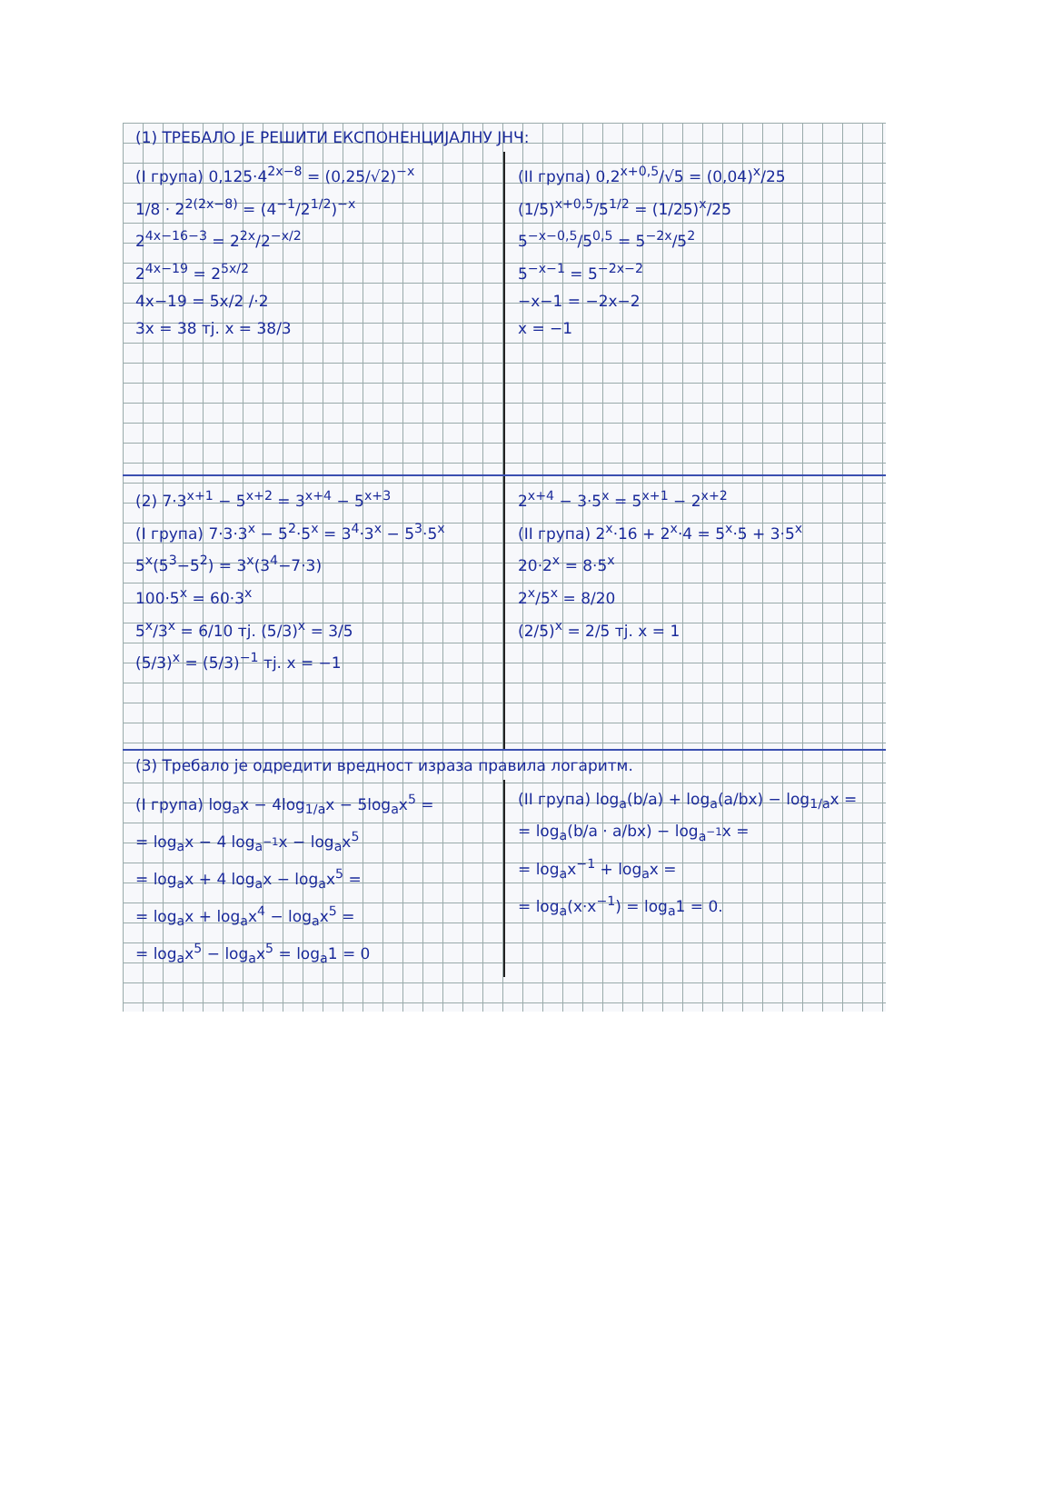(1) ТРЕБАЛО ЈЕ РЕШИТИ ЕКСПОНЕНЦИЈАЛНУ ЈНЧ:
(I група) 0,125·4<sup>2x−8</sup> = (0,25/√2)<sup>−x</sup>
1/8 · 2<sup>2(2x−8)</sup> = (4<sup>−1</sup>/2<sup>1/2</sup>)<sup>−x</sup>
2<sup>4x−16−3</sup> = 2<sup>2x</sup>/2<sup>−x/2</sup>
2<sup>4x−19</sup> = 2<sup>5x/2</sup>
4x−19 = 5x/2 /·2
3x = 38 тј. x = 38/3
(II група) 0,2<sup>x+0,5</sup>/√5 = (0,04)<sup>x</sup>/25
(1/5)<sup>x+0,5</sup>/5<sup>1/2</sup> = (1/25)<sup>x</sup>/25
5<sup>−x−0,5</sup>/5<sup>0,5</sup> = 5<sup>−2x</sup>/5<sup>2</sup>
5<sup>−x−1</sup> = 5<sup>−2x−2</sup>
−x−1 = −2x−2
x = −1
(2) 7·3<sup>x+1</sup> − 5<sup>x+2</sup> = 3<sup>x+4</sup> − 5<sup>x+3</sup>
(I група) 7·3·3<sup>x</sup> − 5<sup>2</sup>·5<sup>x</sup> = 3<sup>4</sup>·3<sup>x</sup> − 5<sup>3</sup>·5<sup>x</sup>
5<sup>x</sup>(5<sup>3</sup>−5<sup>2</sup>) = 3<sup>x</sup>(3<sup>4</sup>−7·3)
100·5<sup>x</sup> = 60·3<sup>x</sup>
5<sup>x</sup>/3<sup>x</sup> = 6/10 тј. (5/3)<sup>x</sup> = 3/5
(5/3)<sup>x</sup> = (5/3)<sup>−1</sup> тј. x = −1
2<sup>x+4</sup> − 3·5<sup>x</sup> = 5<sup>x+1</sup> − 2<sup>x+2</sup>
(II група) 2<sup>x</sup>·16 + 2<sup>x</sup>·4 = 5<sup>x</sup>·5 + 3·5<sup>x</sup>
20·2<sup>x</sup> = 8·5<sup>x</sup>
2<sup>x</sup>/5<sup>x</sup> = 8/20
(2/5)<sup>x</sup> = 2/5 тј. x = 1
(3) Требало је одредити вредност израза правила логаритм.
(I група) log<sub>a</sub>x − 4log<sub>1/a</sub>x − 5log<sub>a</sub>x<sup>5</sup> =
= log<sub>a</sub>x − 4 log<sub>a<sup>−1</sup></sub>x − log<sub>a</sub>x<sup>5</sup>
= log<sub>a</sub>x + 4 log<sub>a</sub>x − log<sub>a</sub>x<sup>5</sup> =
= log<sub>a</sub>x + log<sub>a</sub>x<sup>4</sup> − log<sub>a</sub>x<sup>5</sup> =
= log<sub>a</sub>x<sup>5</sup> − log<sub>a</sub>x<sup>5</sup> = log<sub>a</sub>1 = 0
(II група) log<sub>a</sub>(b/a) + log<sub>a</sub>(a/bx) − log<sub>1/a</sub>x =
= log<sub>a</sub>(b/a · a/bx) − log<sub>a<sup>−1</sup></sub>x =
= log<sub>a</sub>x<sup>−1</sup> + log<sub>a</sub>x =
= log<sub>a</sub>(x·x<sup>−1</sup>) = log<sub>a</sub>1 = 0.